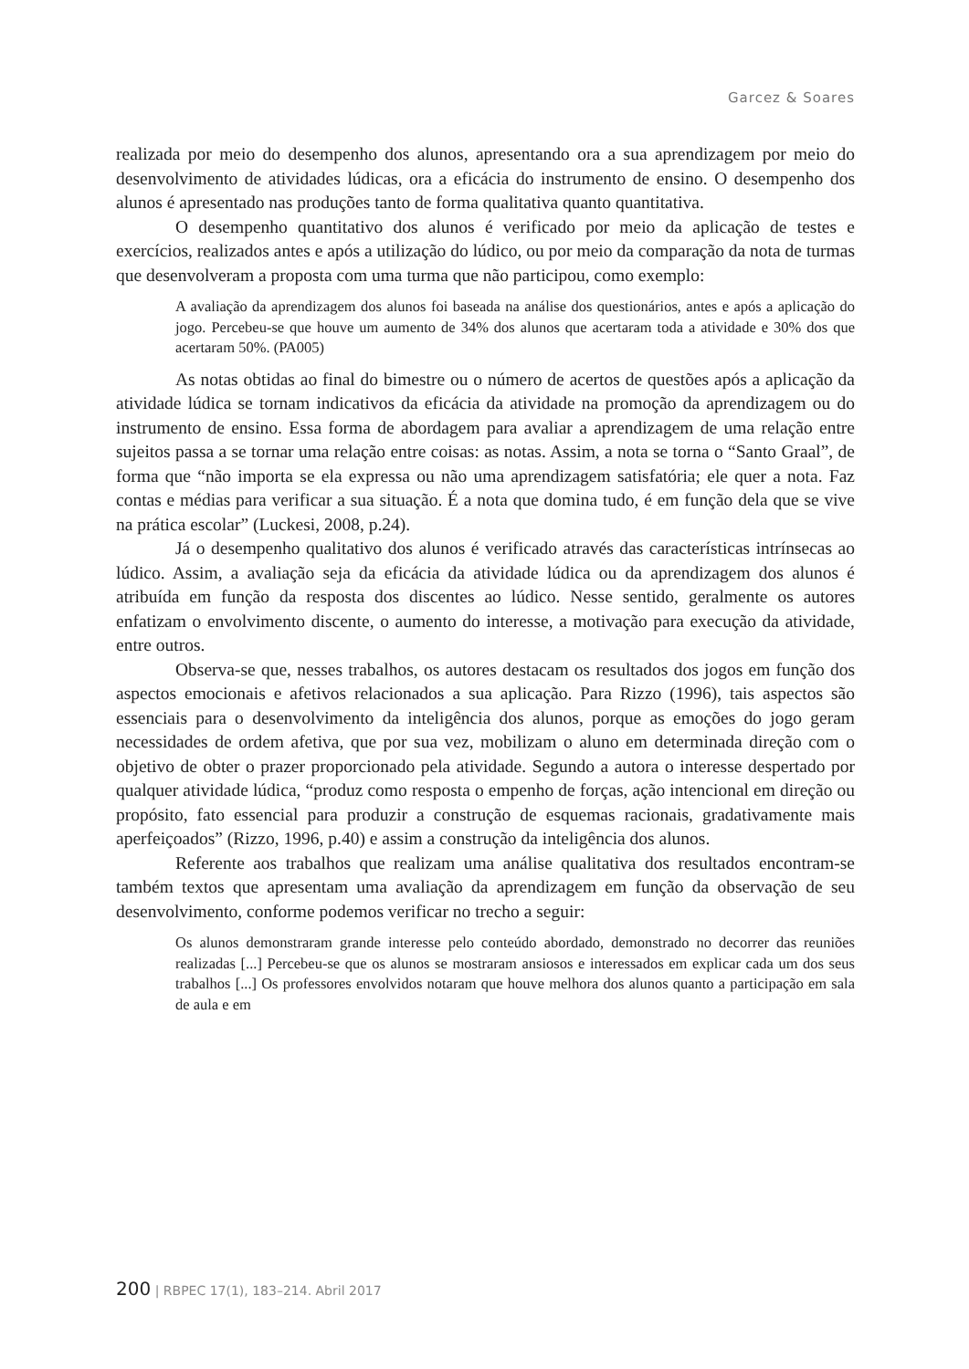Garcez & Soares
realizada por meio do desempenho dos alunos, apresentando ora a sua aprendizagem por meio do desenvolvimento de atividades lúdicas, ora a eficácia do instrumento de ensino. O desempenho dos alunos é apresentado nas produções tanto de forma qualitativa quanto quantitativa.
O desempenho quantitativo dos alunos é verificado por meio da aplicação de testes e exercícios, realizados antes e após a utilização do lúdico, ou por meio da comparação da nota de turmas que desenvolveram a proposta com uma turma que não participou, como exemplo:
A avaliação da aprendizagem dos alunos foi baseada na análise dos questionários, antes e após a aplicação do jogo. Percebeu-se que houve um aumento de 34% dos alunos que acertaram toda a atividade e 30% dos que acertaram 50%. (PA005)
As notas obtidas ao final do bimestre ou o número de acertos de questões após a aplicação da atividade lúdica se tornam indicativos da eficácia da atividade na promoção da aprendizagem ou do instrumento de ensino. Essa forma de abordagem para avaliar a aprendizagem de uma relação entre sujeitos passa a se tornar uma relação entre coisas: as notas. Assim, a nota se torna o “Santo Graal”, de forma que “não importa se ela expressa ou não uma aprendizagem satisfatória; ele quer a nota. Faz contas e médias para verificar a sua situação. É a nota que domina tudo, é em função dela que se vive na prática escolar” (Luckesi, 2008, p.24).
Já o desempenho qualitativo dos alunos é verificado através das características intrínsecas ao lúdico. Assim, a avaliação seja da eficácia da atividade lúdica ou da aprendizagem dos alunos é atribuída em função da resposta dos discentes ao lúdico. Nesse sentido, geralmente os autores enfatizam o envolvimento discente, o aumento do interesse, a motivação para execução da atividade, entre outros.
Observa-se que, nesses trabalhos, os autores destacam os resultados dos jogos em função dos aspectos emocionais e afetivos relacionados a sua aplicação. Para Rizzo (1996), tais aspectos são essenciais para o desenvolvimento da inteligência dos alunos, porque as emoções do jogo geram necessidades de ordem afetiva, que por sua vez, mobilizam o aluno em determinada direção com o objetivo de obter o prazer proporcionado pela atividade. Segundo a autora o interesse despertado por qualquer atividade lúdica, “produz como resposta o empenho de forças, ação intencional em direção ou propósito, fato essencial para produzir a construção de esquemas racionais, gradativamente mais aperfeiçoados” (Rizzo, 1996, p.40) e assim a construção da inteligência dos alunos.
Referente aos trabalhos que realizam uma análise qualitativa dos resultados encontram-se também textos que apresentam uma avaliação da aprendizagem em função da observação de seu desenvolvimento, conforme podemos verificar no trecho a seguir:
Os alunos demonstraram grande interesse pelo conteúdo abordado, demonstrado no decorrer das reuniões realizadas [...] Percebeu-se que os alunos se mostraram ansiosos e interessados em explicar cada um dos seus trabalhos [...] Os professores envolvidos notaram que houve melhora dos alunos quanto a participação em sala de aula e em
200 | RBPEC 17(1), 183–214. Abril 2017